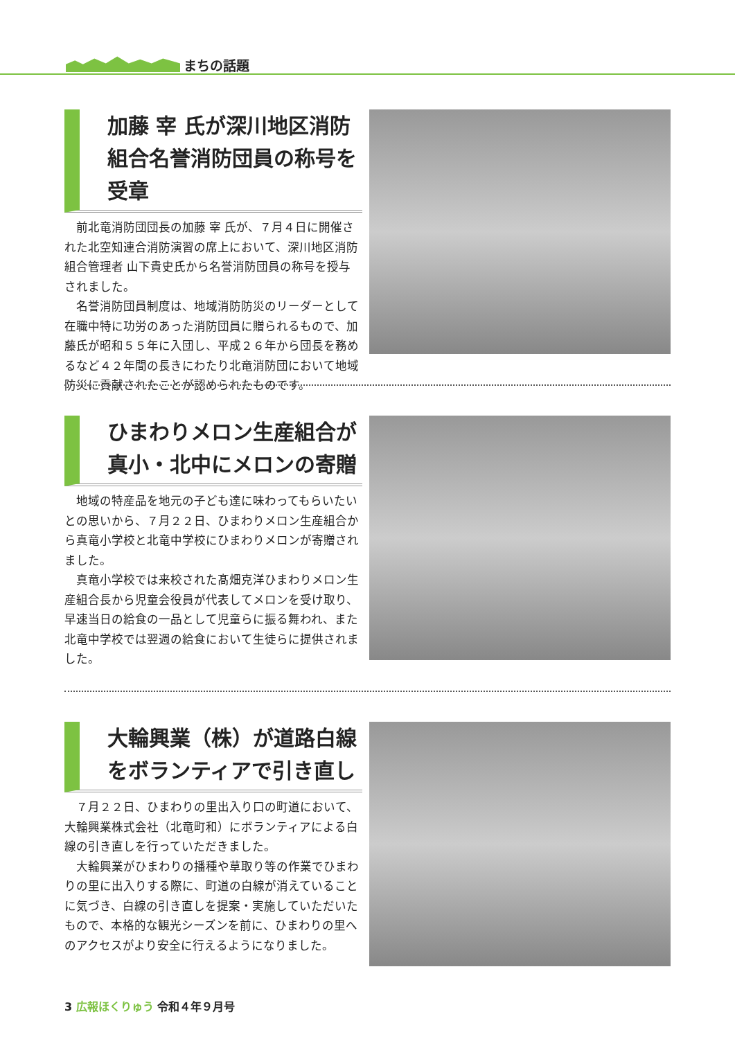まちの話題
加藤 宰 氏が深川地区消防組合名誉消防団員の称号を受章
前北竜消防団団長の加藤 宰 氏が、７月４日に開催された北空知連合消防演習の席上において、深川地区消防組合管理者 山下貴史氏から名誉消防団員の称号を授与されました。
名誉消防団員制度は、地域消防防災のリーダーとして在職中特に功労のあった消防団員に贈られるもので、加藤氏が昭和５５年に入団し、平成２６年から団長を務めるなど４２年間の長きにわたり北竜消防団において地域防災に貢献されたことが認められたものです。
ひまわりメロン生産組合が真小・北中にメロンの寄贈
地域の特産品を地元の子ども達に味わってもらいたいとの思いから、７月２２日、ひまわりメロン生産組合から真竜小学校と北竜中学校にひまわりメロンが寄贈されました。
真竜小学校では来校された髙畑克洋ひまわりメロン生産組合長から児童会役員が代表してメロンを受け取り、早速当日の給食の一品として児童らに振る舞われ、また北竜中学校では翌週の給食において生徒らに提供されました。
大輪興業（株）が道路白線をボランティアで引き直し
７月２２日、ひまわりの里出入り口の町道において、大輪興業株式会社（北竜町和）にボランティアによる白線の引き直しを行っていただきました。
大輪興業がひまわりの播種や草取り等の作業でひまわりの里に出入りする際に、町道の白線が消えていることに気づき、白線の引き直しを提案・実施していただいたもので、本格的な観光シーズンを前に、ひまわりの里へのアクセスがより安全に行えるようになりました。
3 広報ほくりゅう 令和４年９月号